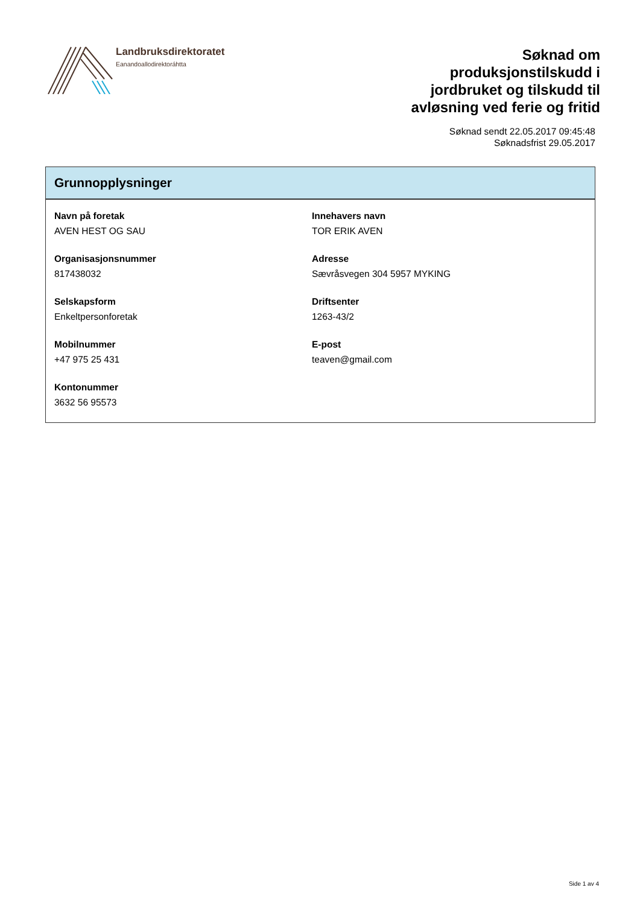Landbruksdirektoratet
Eanandoallodirektoráhtta
Søknad om
produksjonstilskudd i
jordbruket og tilskudd til
avløsning ved ferie og fritid
Søknad sendt 22.05.2017 09:45:48
Søknadsfrist 29.05.2017
Grunnopplysninger
Navn på foretak
AVEN HEST OG SAU
Innehavers navn
TOR ERIK AVEN
Organisasjonsnummer
817438032
Adresse
Sævråsvegen 304 5957 MYKING
Selskapsform
Enkeltpersonforetak
Driftsenter
1263-43/2
Mobilnummer
+47 975 25 431
E-post
teaven@gmail.com
Kontonummer
3632 56 95573
Side 1 av 4